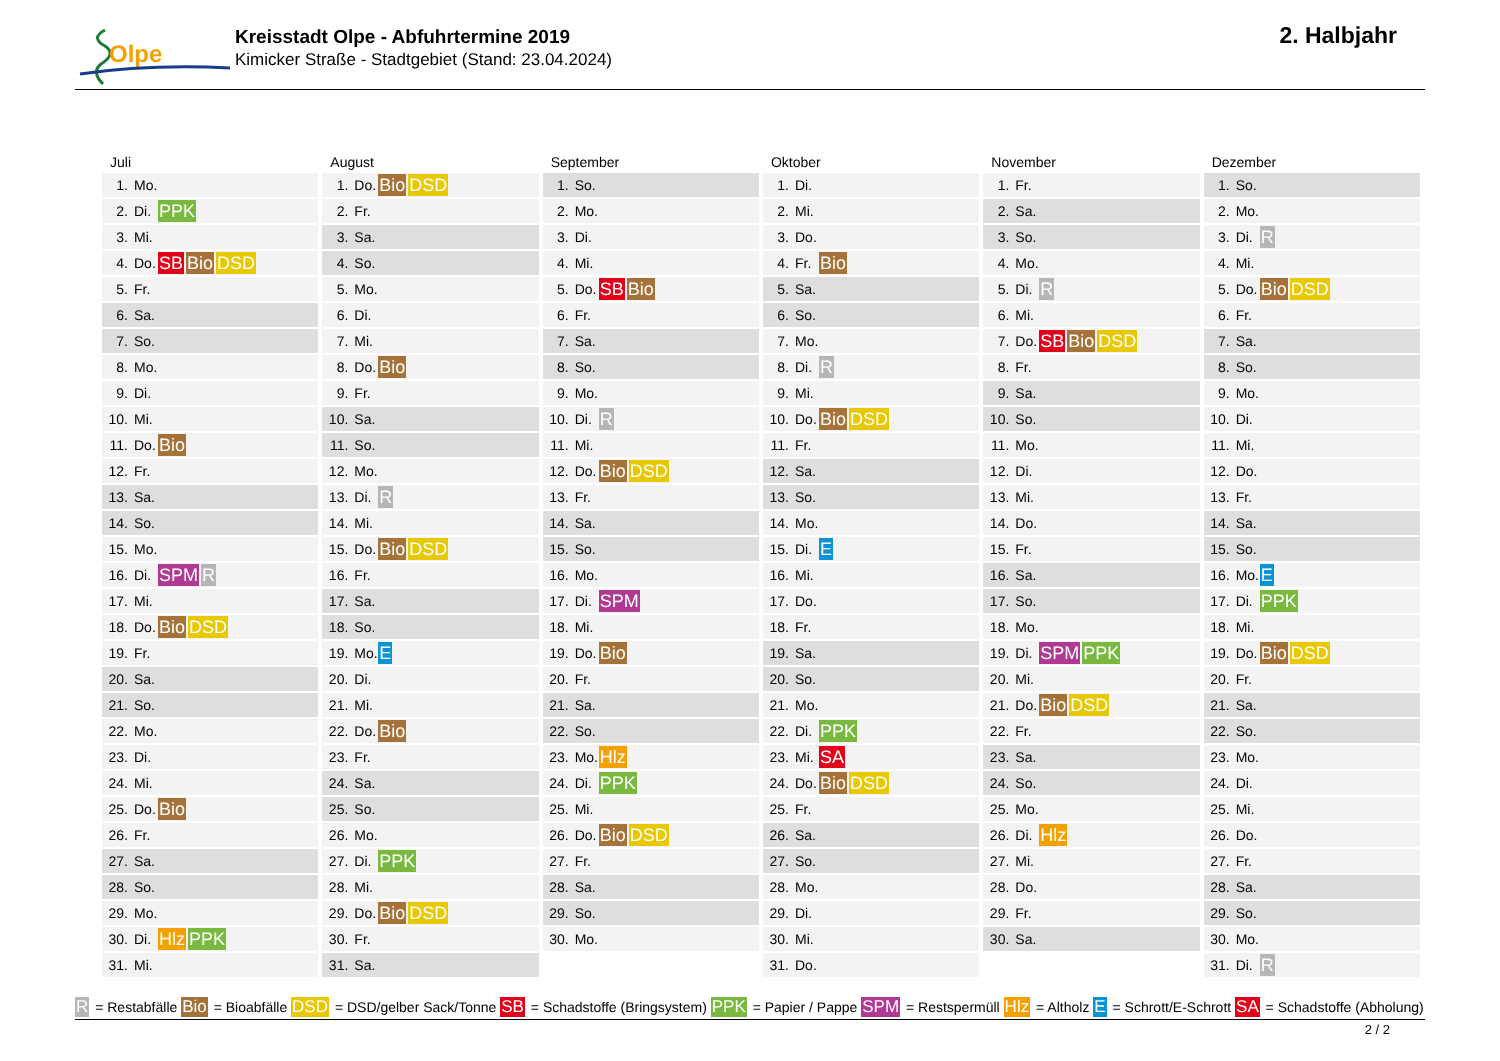Olpe
Kreisstadt Olpe - Abfuhrtermine 2019
Kimicker Straße - Stadtgebiet (Stand: 23.04.2024)
2. Halbjahr
Juli
| 1. | Mo. | |
| 2. | Di. | PPK |
| 3. | Mi. | |
| 4. | Do. | SB Bio DSD |
| 5. | Fr. | |
| 6. | Sa. | |
| 7. | So. | |
| 8. | Mo. | |
| 9. | Di. | |
| 10. | Mi. | |
| 11. | Do. | Bio |
| 12. | Fr. | |
| 13. | Sa. | |
| 14. | So. | |
| 15. | Mo. | |
| 16. | Di. | SPM R |
| 17. | Mi. | |
| 18. | Do. | Bio DSD |
| 19. | Fr. | |
| 20. | Sa. | |
| 21. | So. | |
| 22. | Mo. | |
| 23. | Di. | |
| 24. | Mi. | |
| 25. | Do. | Bio |
| 26. | Fr. | |
| 27. | Sa. | |
| 28. | So. | |
| 29. | Mo. | |
| 30. | Di. | Hlz PPK |
| 31. | Mi. | |
August
| 1. | Do. | Bio DSD |
| 2. | Fr. | |
| 3. | Sa. | |
| 4. | So. | |
| 5. | Mo. | |
| 6. | Di. | |
| 7. | Mi. | |
| 8. | Do. | Bio |
| 9. | Fr. | |
| 10. | Sa. | |
| 11. | So. | |
| 12. | Mo. | |
| 13. | Di. | R |
| 14. | Mi. | |
| 15. | Do. | Bio DSD |
| 16. | Fr. | |
| 17. | Sa. | |
| 18. | So. | |
| 19. | Mo. | E |
| 20. | Di. | |
| 21. | Mi. | |
| 22. | Do. | Bio |
| 23. | Fr. | |
| 24. | Sa. | |
| 25. | So. | |
| 26. | Mo. | |
| 27. | Di. | PPK |
| 28. | Mi. | |
| 29. | Do. | Bio DSD |
| 30. | Fr. | |
| 31. | Sa. | |
September
| 1. | So. | |
| 2. | Mo. | |
| 3. | Di. | |
| 4. | Mi. | |
| 5. | Do. | SB Bio |
| 6. | Fr. | |
| 7. | Sa. | |
| 8. | So. | |
| 9. | Mo. | |
| 10. | Di. | R |
| 11. | Mi. | |
| 12. | Do. | Bio DSD |
| 13. | Fr. | |
| 14. | Sa. | |
| 15. | So. | |
| 16. | Mo. | |
| 17. | Di. | SPM |
| 18. | Mi. | |
| 19. | Do. | Bio |
| 20. | Fr. | |
| 21. | Sa. | |
| 22. | So. | |
| 23. | Mo. | Hlz |
| 24. | Di. | PPK |
| 25. | Mi. | |
| 26. | Do. | Bio DSD |
| 27. | Fr. | |
| 28. | Sa. | |
| 29. | So. | |
| 30. | Mo. | |
Oktober
| 1. | Di. | |
| 2. | Mi. | |
| 3. | Do. | |
| 4. | Fr. | Bio |
| 5. | Sa. | |
| 6. | So. | |
| 7. | Mo. | |
| 8. | Di. | R |
| 9. | Mi. | |
| 10. | Do. | Bio DSD |
| 11. | Fr. | |
| 12. | Sa. | |
| 13. | So. | |
| 14. | Mo. | |
| 15. | Di. | E |
| 16. | Mi. | |
| 17. | Do. | |
| 18. | Fr. | |
| 19. | Sa. | |
| 20. | So. | |
| 21. | Mo. | |
| 22. | Di. | PPK |
| 23. | Mi. | SA |
| 24. | Do. | Bio DSD |
| 25. | Fr. | |
| 26. | Sa. | |
| 27. | So. | |
| 28. | Mo. | |
| 29. | Di. | |
| 30. | Mi. | |
| 31. | Do. | |
November
| 1. | Fr. | |
| 2. | Sa. | |
| 3. | So. | |
| 4. | Mo. | |
| 5. | Di. | R |
| 6. | Mi. | |
| 7. | Do. | SB Bio DSD |
| 8. | Fr. | |
| 9. | Sa. | |
| 10. | So. | |
| 11. | Mo. | |
| 12. | Di. | |
| 13. | Mi. | |
| 14. | Do. | |
| 15. | Fr. | |
| 16. | Sa. | |
| 17. | So. | |
| 18. | Mo. | |
| 19. | Di. | SPM PPK |
| 20. | Mi. | |
| 21. | Do. | Bio DSD |
| 22. | Fr. | |
| 23. | Sa. | |
| 24. | So. | |
| 25. | Mo. | |
| 26. | Di. | Hlz |
| 27. | Mi. | |
| 28. | Do. | |
| 29. | Fr. | |
| 30. | Sa. | |
Dezember
| 1. | So. | |
| 2. | Mo. | |
| 3. | Di. | R |
| 4. | Mi. | |
| 5. | Do. | Bio DSD |
| 6. | Fr. | |
| 7. | Sa. | |
| 8. | So. | |
| 9. | Mo. | |
| 10. | Di. | |
| 11. | Mi. | |
| 12. | Do. | |
| 13. | Fr. | |
| 14. | Sa. | |
| 15. | So. | |
| 16. | Mo. | E |
| 17. | Di. | PPK |
| 18. | Mi. | |
| 19. | Do. | Bio DSD |
| 20. | Fr. | |
| 21. | Sa. | |
| 22. | So. | |
| 23. | Mo. | |
| 24. | Di. | |
| 25. | Mi. | |
| 26. | Do. | |
| 27. | Fr. | |
| 28. | Sa. | |
| 29. | So. | |
| 30. | Mo. | |
| 31. | Di. | R |
R = Restabfälle Bio = Bioabfälle DSD = DSD/gelber Sack/Tonne SB = Schadstoffe (Bringsystem) PPK = Papier / Pappe SPM = Restspermüll Hlz = Altholz E = Schrott/E-Schrott SA = Schadstoffe (Abholung)
2 / 2